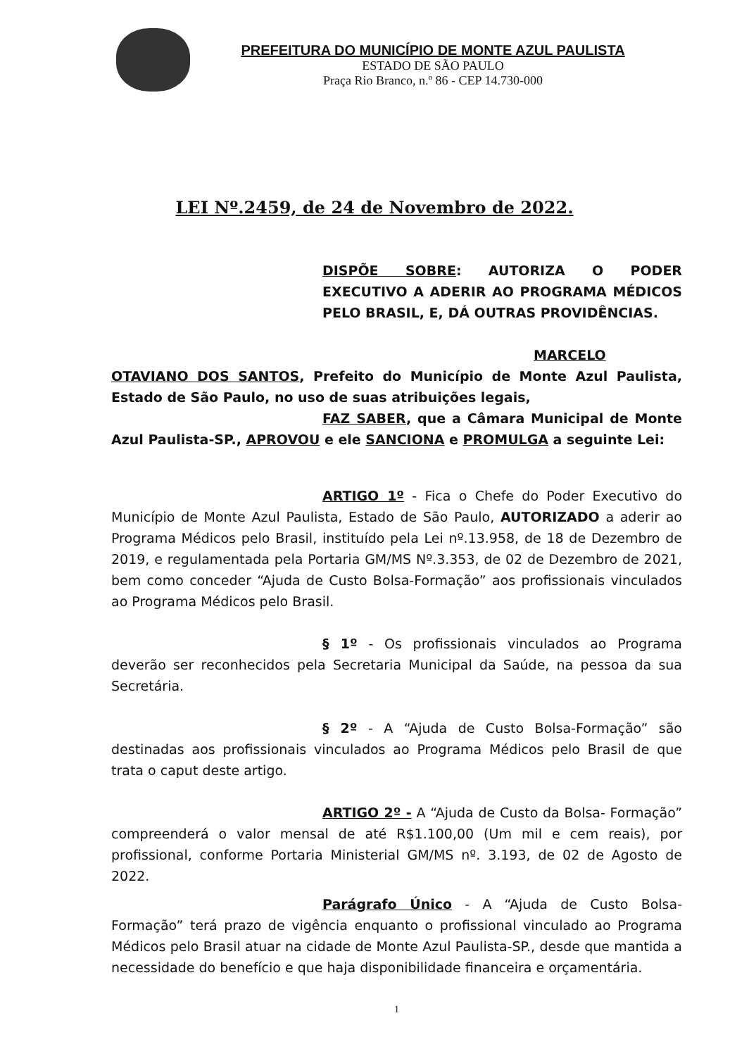PREFEITURA DO MUNICÍPIO DE MONTE AZUL PAULISTA
ESTADO DE SÃO PAULO
Praça Rio Branco, n.º 86 - CEP 14.730-000
LEI Nº.2459, de 24 de Novembro de 2022.
DISPÕE SOBRE: AUTORIZA O PODER EXECUTIVO A ADERIR AO PROGRAMA MÉDICOS PELO BRASIL, E, DÁ OUTRAS PROVIDÊNCIAS.
MARCELO OTAVIANO DOS SANTOS, Prefeito do Município de Monte Azul Paulista, Estado de São Paulo, no uso de suas atribuições legais,
FAZ SABER, que a Câmara Municipal de Monte Azul Paulista-SP., APROVOU e ele SANCIONA e PROMULGA a seguinte Lei:
ARTIGO 1º - Fica o Chefe do Poder Executivo do Município de Monte Azul Paulista, Estado de São Paulo, AUTORIZADO a aderir ao Programa Médicos pelo Brasil, instituído pela Lei nº.13.958, de 18 de Dezembro de 2019, e regulamentada pela Portaria GM/MS Nº.3.353, de 02 de Dezembro de 2021, bem como conceder “Ajuda de Custo Bolsa-Formação” aos profissionais vinculados ao Programa Médicos pelo Brasil.
§ 1º - Os profissionais vinculados ao Programa deverão ser reconhecidos pela Secretaria Municipal da Saúde, na pessoa da sua Secretária.
§ 2º - A “Ajuda de Custo Bolsa-Formação” são destinadas aos profissionais vinculados ao Programa Médicos pelo Brasil de que trata o caput deste artigo.
ARTIGO 2º - A “Ajuda de Custo da Bolsa- Formação” compreenderá o valor mensal de até R$1.100,00 (Um mil e cem reais), por profissional, conforme Portaria Ministerial GM/MS nº. 3.193, de 02 de Agosto de 2022.
Parágrafo Único - A “Ajuda de Custo Bolsa- Formação” terá prazo de vigência enquanto o profissional vinculado ao Programa Médicos pelo Brasil atuar na cidade de Monte Azul Paulista-SP., desde que mantida a necessidade do benefício e que haja disponibilidade financeira e orçamentária.
1